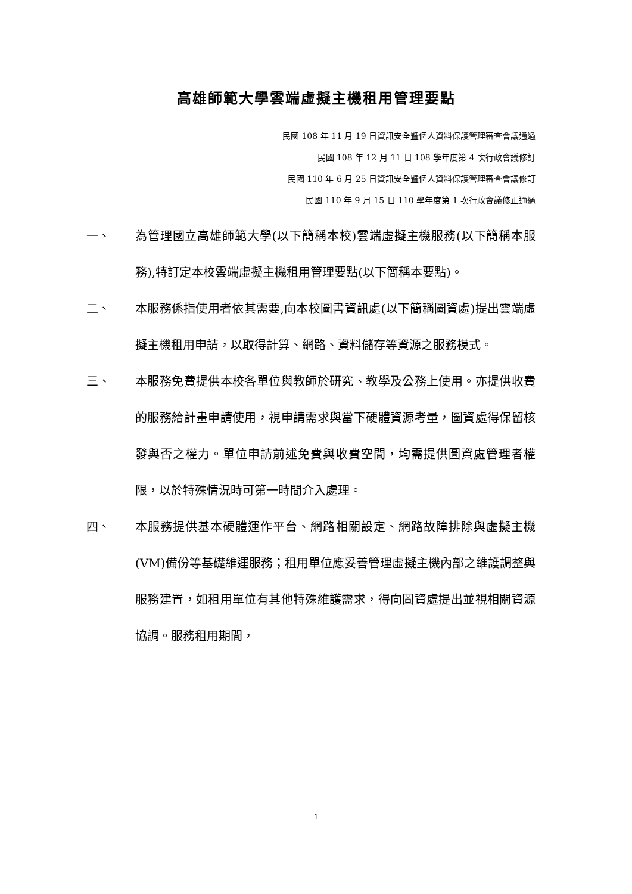高雄師範大學雲端虛擬主機租用管理要點
民國 108 年 11 月 19 日資訊安全暨個人資料保護管理審查會議通過
民國 108 年 12 月 11 日 108 學年度第 4 次行政會議修訂
民國 110 年 6 月 25 日資訊安全暨個人資料保護管理審查會議修訂
民國 110 年 9 月 15 日 110 學年度第 1 次行政會議修正通過
一、 為管理國立高雄師範大學(以下簡稱本校)雲端虛擬主機服務(以下簡稱本服務),特訂定本校雲端虛擬主機租用管理要點(以下簡稱本要點)。
二、 本服務係指使用者依其需要,向本校圖書資訊處(以下簡稱圖資處)提出雲端虛擬主機租用申請，以取得計算、網路、資料儲存等資源之服務模式。
三、 本服務免費提供本校各單位與教師於研究、教學及公務上使用。亦提供收費的服務給計畫申請使用，視申請需求與當下硬體資源考量，圖資處得保留核發與否之權力。單位申請前述免費與收費空間，均需提供圖資處管理者權限，以於特殊情況時可第一時間介入處理。
四、 本服務提供基本硬體運作平台、網路相關設定、網路故障排除與虛擬主機(VM)備份等基礎維運服務；租用單位應妥善管理虛擬主機內部之維護調整與服務建置，如租用單位有其他特殊維護需求，得向圖資處提出並視相關資源協調。服務租用期間，
1